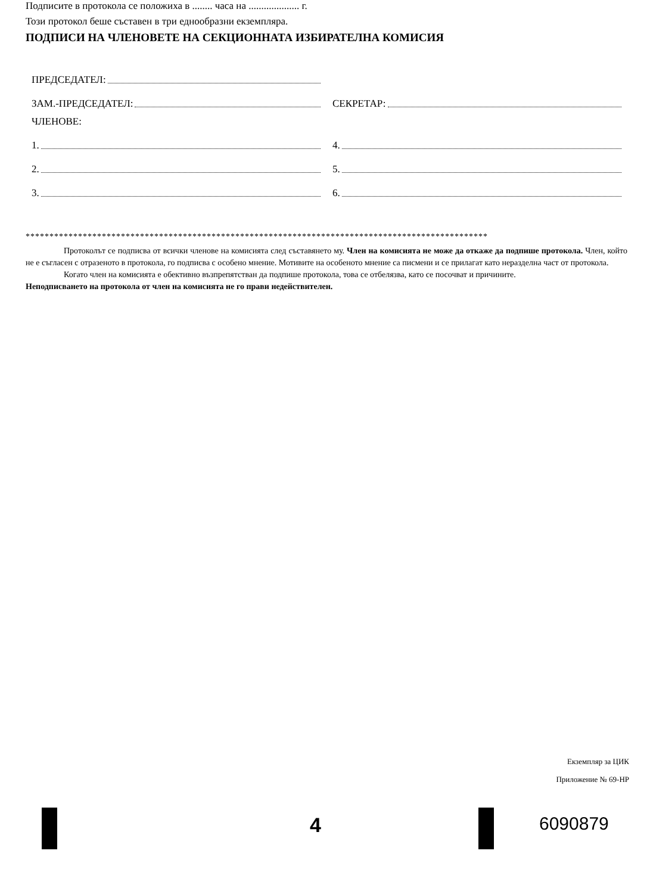Подписите в протокола се положиха в ........ часа на .................... г.
Този протокол беше съставен в три еднообразни екземпляра.
ПОДПИСИ НА ЧЛЕНОВЕТЕ НА СЕКЦИОННАТА ИЗБИРАТЕЛНА КОМИСИЯ
ПРЕДСЕДАТЕЛ:
ЗАМ.-ПРЕДСЕДАТЕЛ:
СЕКРЕТАР:
ЧЛЕНОВЕ:
1.
4.
2.
5.
3.
6.
*************************************************************************************************
Протоколът се подписва от всички членове на комисията след съставянето му. Член на комисията не може да откаже да подпише протокола. Член, който не е съгласен с отразеното в протокола, го подписва с особено мнение. Мотивите на особеното мнение са писмени и се прилагат като неразделна част от протокола.
Когато член на комисията е обективно възпрепятстван да подпише протокола, това се отбелязва, като се посочват и причините.
Неподписването на протокола от член на комисията не го прави недействителен.
Екземпляр за ЦИК
Приложение № 69-НР
4 6090879